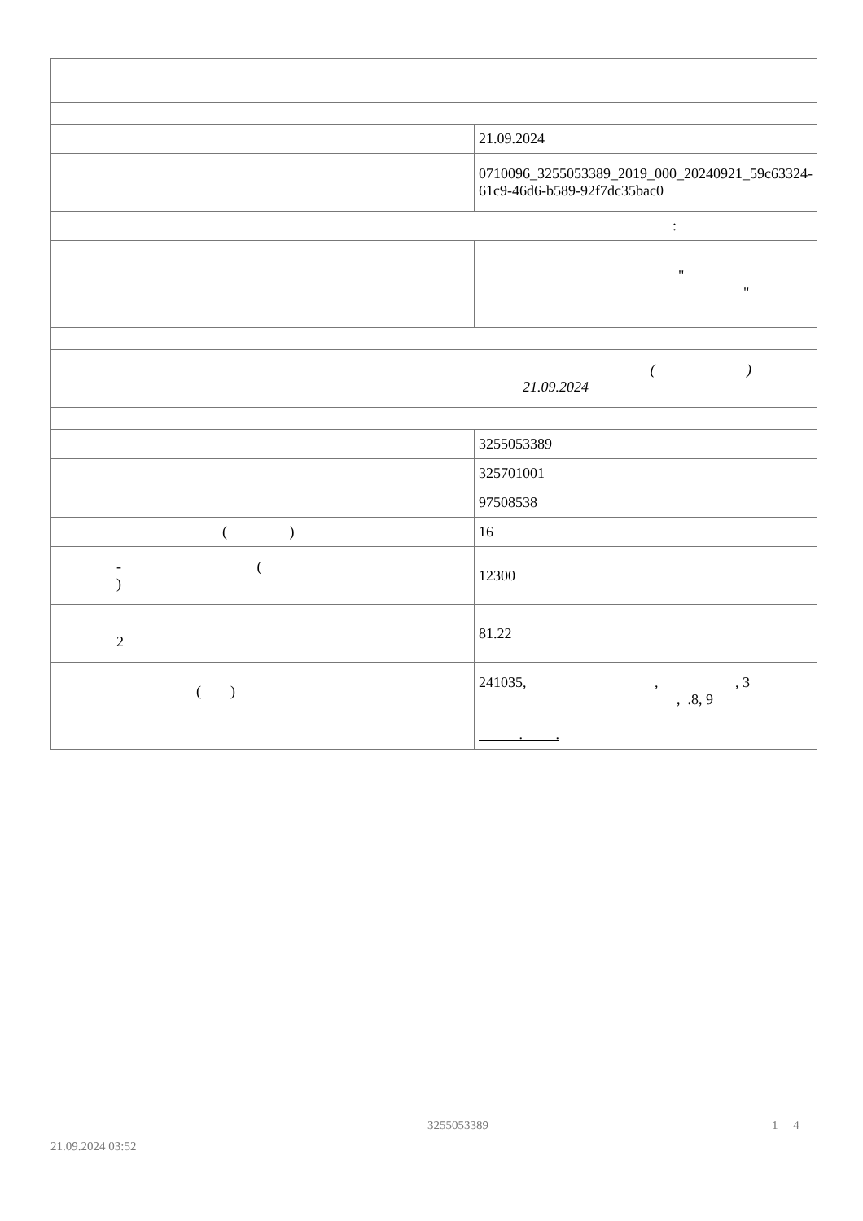| | 21.09.2024 |
| | 0710096_3255053389_2019_000_20240921_59c63324-61c9-46d6-b589-92f7dc35bac0 |
| : | |
| | " " |
| ( ) 21.09.2024 | |
| | 3255053389 |
| | 325701001 |
| | 97508538 |
| ( ) | 16 |
| - ( ) | 12300 |
| 2 | 81.22 |
| ( ) | 241035, , , 3 , .8, 9 |
| | . . |
3255053389 1 4
21.09.2024 03:52